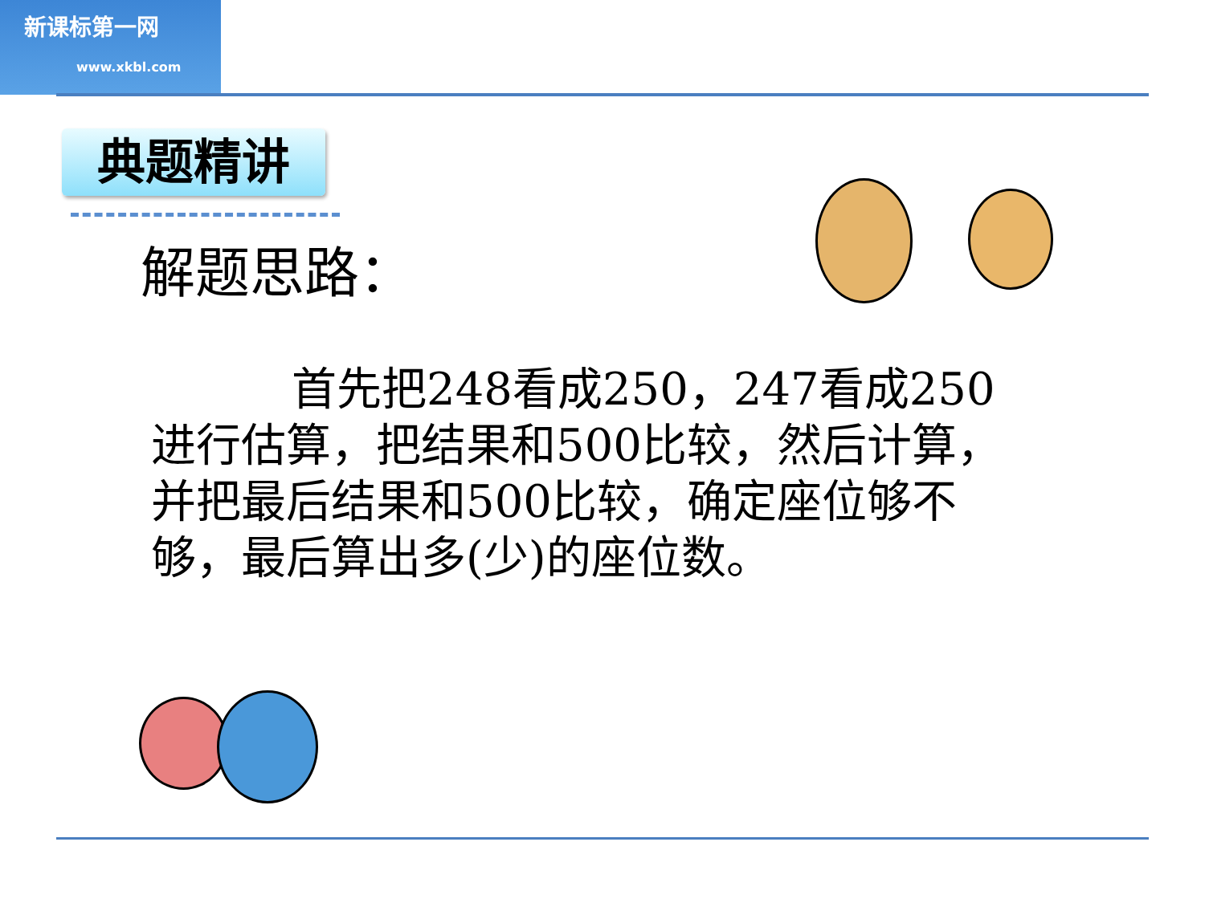新课标第一网
www.xkbl.com
典题精讲
解题思路：
首先把248看成250，247看成250进行估算，把结果和500比较，然后计算，并把最后结果和500比较，确定座位够不够，最后算出多(少)的座位数。